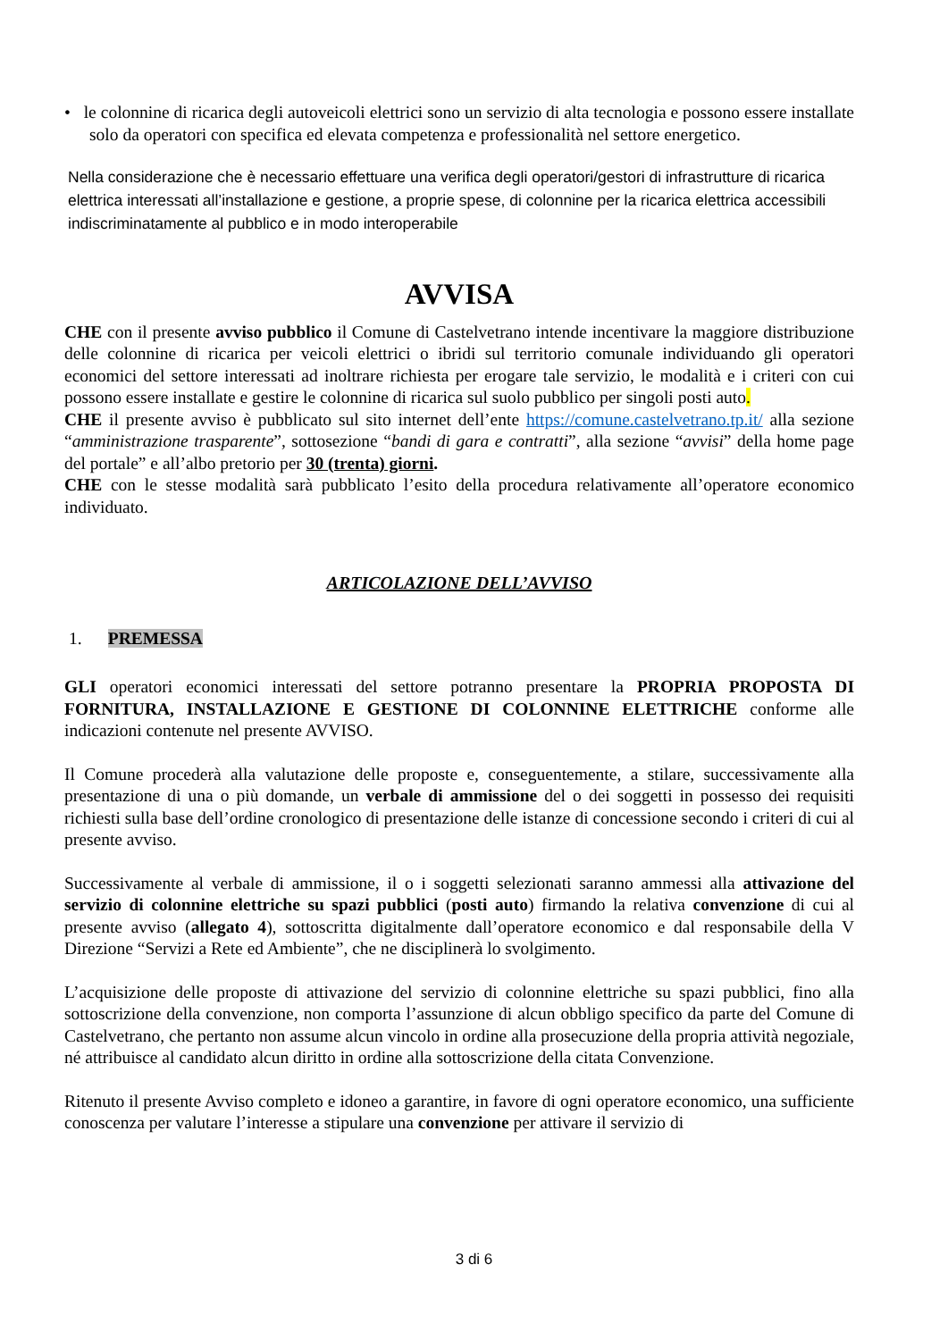• le colonnine di ricarica degli autoveicoli elettrici sono un servizio di alta tecnologia e possono essere installate solo da operatori con specifica ed elevata competenza e professionalità nel settore energetico.
Nella considerazione che è necessario effettuare una verifica degli operatori/gestori di infrastrutture di ricarica elettrica interessati all’installazione e gestione, a proprie spese, di colonnine per la ricarica elettrica accessibili indiscriminatamente al pubblico e in modo interoperabile
AVVISA
CHE con il presente avviso pubblico il Comune di Castelvetrano intende incentivare la maggiore distribuzione delle colonnine di ricarica per veicoli elettrici o ibridi sul territorio comunale individuando gli operatori economici del settore interessati ad inoltrare richiesta per erogare tale servizio, le modalità e i criteri con cui possono essere installate e gestire le colonnine di ricarica sul suolo pubblico per singoli posti auto.
CHE il presente avviso è pubblicato sul sito internet dell’ente https://comune.castelvetrano.tp.it/ alla sezione “amministrazione trasparente”, sottosezione “bandi di gara e contratti”, alla sezione “avvisi” della home page del portale” e all’albo pretorio per 30 (trenta) giorni.
CHE con le stesse modalità sarà pubblicato l’esito della procedura relativamente all’operatore economico individuato.
ARTICOLAZIONE DELL’AVVISO
1. PREMESSA
GLI operatori economici interessati del settore potranno presentare la PROPRIA PROPOSTA DI FORNITURA, INSTALLAZIONE E GESTIONE DI COLONNINE ELETTRICHE conforme alle indicazioni contenute nel presente AVVISO.
Il Comune procederà alla valutazione delle proposte e, conseguentemente, a stilare, successivamente alla presentazione di una o più domande, un verbale di ammissione del o dei soggetti in possesso dei requisiti richiesti sulla base dell’ordine cronologico di presentazione delle istanze di concessione secondo i criteri di cui al presente avviso.
Successivamente al verbale di ammissione, il o i soggetti selezionati saranno ammessi alla attivazione del servizio di colonnine elettriche su spazi pubblici (posti auto) firmando la relativa convenzione di cui al presente avviso (allegato 4), sottoscritta digitalmente dall’operatore economico e dal responsabile della V Direzione “Servizi a Rete ed Ambiente”, che ne disciplinerà lo svolgimento.
L’acquisizione delle proposte di attivazione del servizio di colonnine elettriche su spazi pubblici, fino alla sottoscrizione della convenzione, non comporta l’assunzione di alcun obbligo specifico da parte del Comune di Castelvetrano, che pertanto non assume alcun vincolo in ordine alla prosecuzione della propria attività negoziale, né attribuisce al candidato alcun diritto in ordine alla sottoscrizione della citata Convenzione.
Ritenuto il presente Avviso completo e idoneo a garantire, in favore di ogni operatore economico, una sufficiente conoscenza per valutare l’interesse a stipulare una convenzione per attivare il servizio di
3 di 6